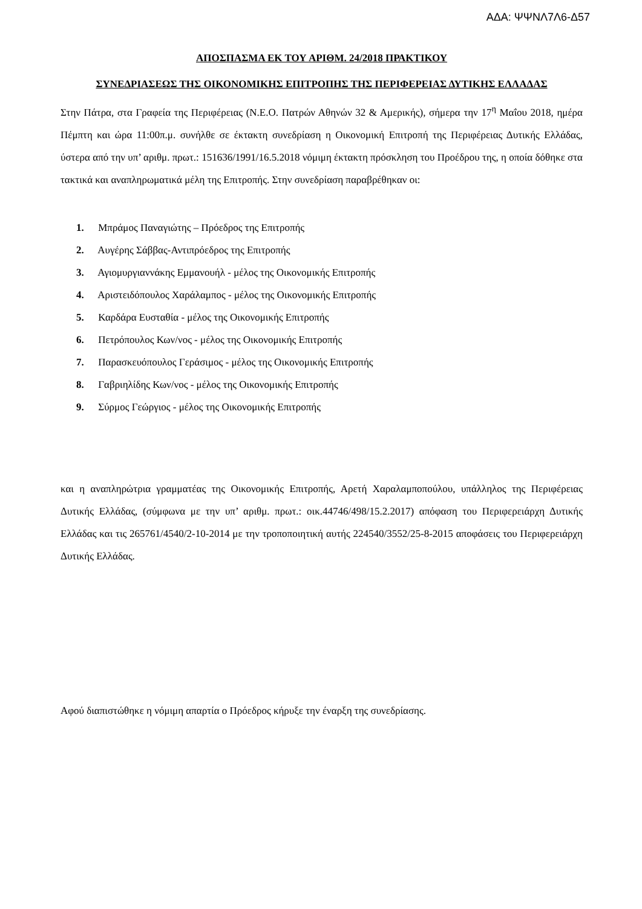ΑΔΑ: ΨΨΝΛ7Λ6-Δ57
ΑΠΟΣΠΑΣΜΑ ΕΚ ΤΟΥ ΑΡΙΘΜ. 24/2018 ΠΡΑΚΤΙΚΟΥ
ΣΥΝΕΔΡΙΑΣΕΩΣ ΤΗΣ ΟΙΚΟΝΟΜΙΚΗΣ ΕΠΙΤΡΟΠΗΣ ΤΗΣ ΠΕΡΙΦΕΡΕΙΑΣ ΔΥΤΙΚΗΣ ΕΛΛΑΔΑΣ
Στην Πάτρα, στα Γραφεία της Περιφέρειας (Ν.Ε.Ο. Πατρών Αθηνών 32 & Αμερικής), σήμερα την 17<sup>η</sup> Μαΐου 2018, ημέρα Πέμπτη και ώρα 11:00π.μ. συνήλθε σε έκτακτη συνεδρίαση η Οικονομική Επιτροπή της Περιφέρειας Δυτικής Ελλάδας, ύστερα από την υπ’ αριθμ. πρωτ.: 151636/1991/16.5.2018 νόμιμη έκτακτη πρόσκληση του Προέδρου της, η οποία δόθηκε στα τακτικά και αναπληρωματικά μέλη της Επιτροπής. Στην συνεδρίαση παραβρέθηκαν οι:
1. Μπράμος Παναγιώτης – Πρόεδρος της Επιτροπής
2. Αυγέρης Σάββας-Αντιπρόεδρος της Επιτροπής
3. Αγιομυργιαννάκης Εμμανουήλ - μέλος της Οικονομικής Επιτροπής
4. Αριστειδόπουλος Χαράλαμπος - μέλος της Οικονομικής Επιτροπής
5. Καρδάρα Ευσταθία - μέλος της Οικονομικής Επιτροπής
6. Πετρόπουλος Κων/νος - μέλος της Οικονομικής Επιτροπής
7. Παρασκευόπουλος Γεράσιμος - μέλος της Οικονομικής Επιτροπής
8. Γαβριηλίδης Κων/νος - μέλος της Οικονομικής Επιτροπής
9. Σύρμος Γεώργιος - μέλος της Οικονομικής Επιτροπής
και η αναπληρώτρια γραμματέας της Οικονομικής Επιτροπής, Αρετή Χαραλαμποπούλου, υπάλληλος της Περιφέρειας Δυτικής Ελλάδας, (σύμφωνα με την υπ’ αριθμ. πρωτ.: οικ.44746/498/15.2.2017) απόφαση του Περιφερειάρχη Δυτικής Ελλάδας και τις 265761/4540/2-10-2014 με την τροποποιητική αυτής 224540/3552/25-8-2015 αποφάσεις του Περιφερειάρχη Δυτικής Ελλάδας.
Αφού διαπιστώθηκε η νόμιμη απαρτία ο Πρόεδρος κήρυξε την έναρξη της συνεδρίασης.